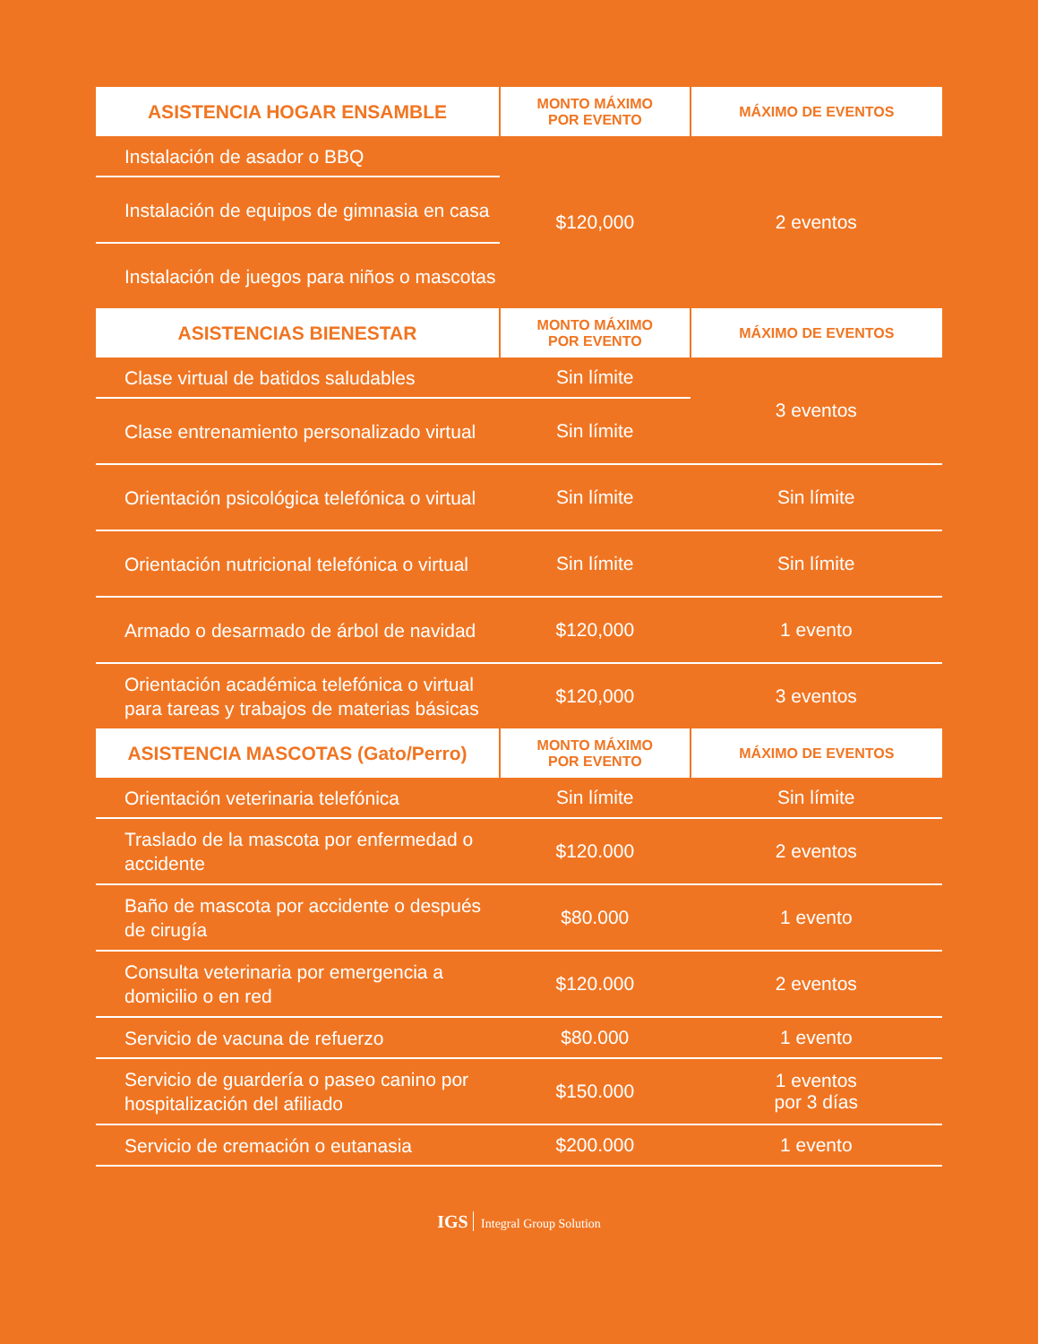| ASISTENCIA HOGAR ENSAMBLE | MONTO MÁXIMO POR EVENTO | MÁXIMO DE EVENTOS |
| --- | --- | --- |
| Instalación de asador o BBQ | $120,000 | 2 eventos |
| Instalación de equipos de gimnasia en casa | | |
| Instalación de juegos para niños o mascotas | | |
| ASISTENCIAS BIENESTAR | MONTO MÁXIMO POR EVENTO | MÁXIMO DE EVENTOS |
| Clase virtual de batidos saludables | Sin límite | 3 eventos |
| Clase entrenamiento personalizado virtual | Sin límite | |
| Orientación psicológica telefónica o virtual | Sin límite | Sin límite |
| Orientación nutricional telefónica o virtual | Sin límite | Sin límite |
| Armado o desarmado de árbol de navidad | $120,000 | 1 evento |
| Orientación académica telefónica o virtual para tareas y trabajos de materias básicas | $120,000 | 3 eventos |
| ASISTENCIA MASCOTAS (Gato/Perro) | MONTO MÁXIMO POR EVENTO | MÁXIMO DE EVENTOS |
| Orientación veterinaria telefónica | Sin límite | Sin límite |
| Traslado de la mascota por enfermedad o accidente | $120.000 | 2 eventos |
| Baño de mascota por accidente o después de cirugía | $80.000 | 1 evento |
| Consulta veterinaria por emergencia a domicilio o en red | $120.000 | 2 eventos |
| Servicio de vacuna de refuerzo | $80.000 | 1 evento |
| Servicio de guardería o paseo canino por hospitalización del afiliado | $150.000 | 1 eventos por 3 días |
| Servicio de cremación o eutanasia | $200.000 | 1 evento |
IGS Integral Group Solution